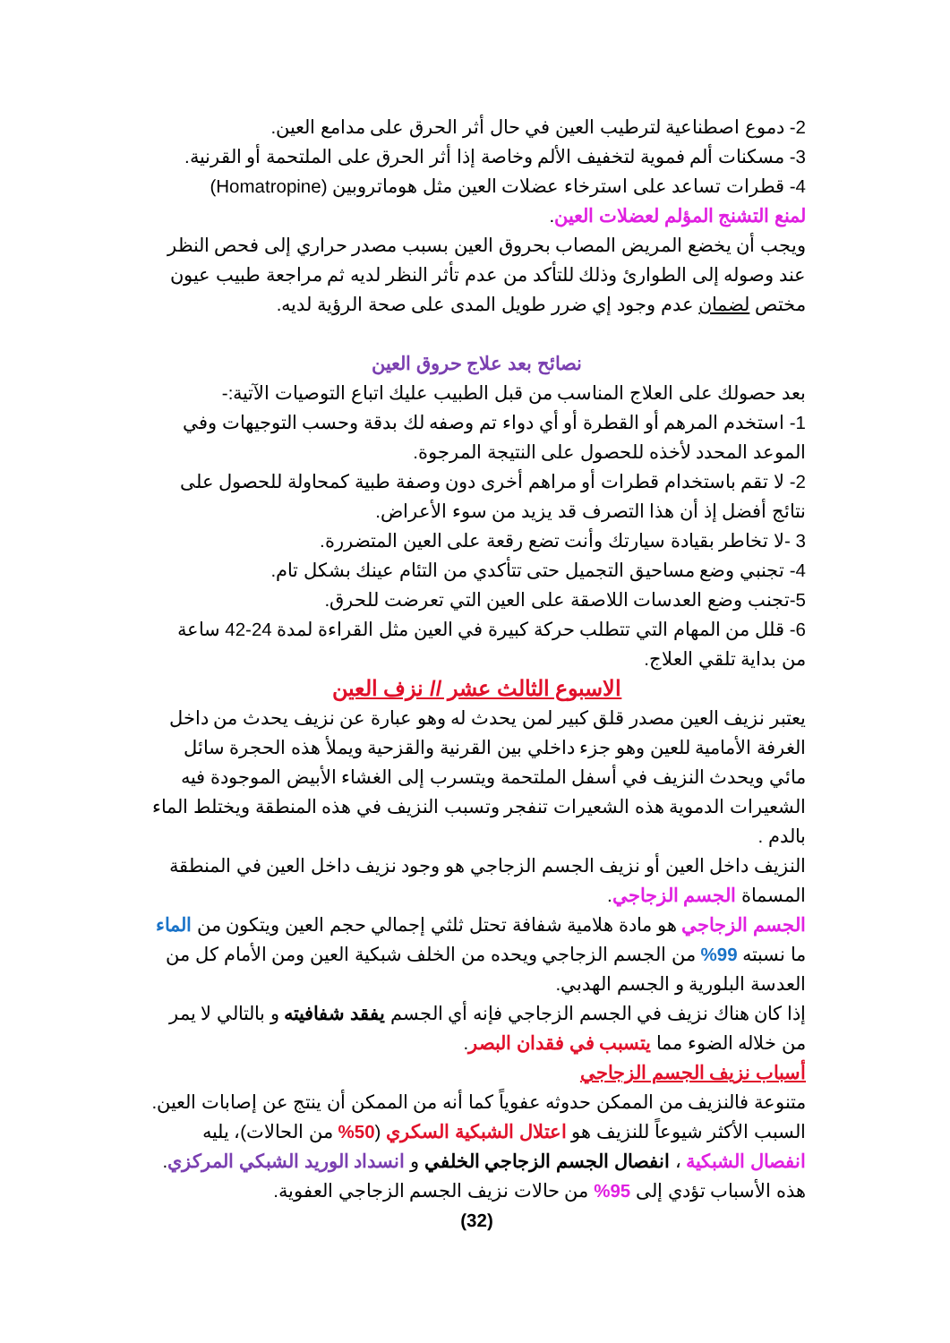2- دموع اصطناعية لترطيب العين في حال أثر الحرق على مدامع العين.
3- مسكنات ألم فموية لتخفيف الألم وخاصة إذا أثر الحرق على الملتحمة أو القرنية.
4- قطرات تساعد على استرخاء عضلات العين مثل هوماتروبين (Homatropine)
لمنع التشنج المؤلم لعضلات العين.
ويجب أن يخضع المريض المصاب بحروق العين بسبب مصدر حراري إلى فحص النظر عند وصوله إلى الطوارئ وذلك للتأكد من عدم تأثر النظر لديه ثم مراجعة طبيب عيون مختص لضمان عدم وجود إي ضرر طويل المدى على صحة الرؤية لديه.
نصائح بعد علاج حروق العين
بعد حصولك على العلاج المناسب من قبل الطبيب عليك اتباع التوصيات الآتية:-
1- استخدم المرهم أو القطرة أو أي دواء تم وصفه لك بدقة وحسب التوجيهات وفي الموعد المحدد لأخذه للحصول على النتيجة المرجوة.
2- لا تقم باستخدام قطرات أو مراهم أخرى دون وصفة طبية كمحاولة للحصول على نتائج أفضل إذ أن هذا التصرف قد يزيد من سوء الأعراض.
3 -لا تخاطر بقيادة سيارتك وأنت تضع رقعة على العين المتضررة.
4- تجنبي وضع مساحيق التجميل حتى تتأكدي من التئام عينك بشكل تام.
5-تجنب وضع العدسات اللاصقة على العين التي تعرضت للحرق.
6- قلل من المهام التي تتطلب حركة كبيرة في العين مثل القراءة لمدة 24-42 ساعة من بداية تلقي العلاج.
الاسبوع الثالث عشر // نزف العين
يعتبر نزيف العين مصدر قلق كبير لمن يحدث له وهو عبارة عن نزيف يحدث من داخل الغرفة الأمامية للعين وهو جزء داخلي بين القرنية والقزحية ويملأ هذه الحجرة سائل مائي ويحدث النزيف في أسفل الملتحمة ويتسرب إلى الغشاء الأبيض الموجودة فيه الشعيرات الدموية هذه الشعيرات تنفجر وتسبب النزيف في هذه المنطقة ويختلط الماء بالدم .
النزيف داخل العين أو نزيف الجسم الزجاجي هو وجود نزيف داخل العين في المنطقة المسماة الجسم الزجاجي.
الجسم الزجاجي هو مادة هلامية شفافة تحتل ثلثي إجمالي حجم العين ويتكون من الماء ما نسبته 99% من الجسم الزجاجي ويحده من الخلف شبكية العين ومن الأمام كل من العدسة البلورية و الجسم الهدبي.
إذا كان هناك نزيف في الجسم الزجاجي فإنه أي الجسم يفقد شفافيته و بالتالي لا يمر من خلاله الضوء مما يتسبب في فقدان البصر.
أسباب نزيف الجسم الزجاجي
متنوعة فالنزيف من الممكن حدوثه عفوياً كما أنه من الممكن أن ينتج عن إصابات العين.
السبب الأكثر شيوعاً للنزيف هو اعتلال الشبكية السكري (50% من الحالات)، يليه انفصال الشبكية ، انفصال الجسم الزجاجي الخلفي و انسداد الوريد الشبكي المركزي. هذه الأسباب تؤدي إلى 95% من حالات نزيف الجسم الزجاجي العفوية.
(32)